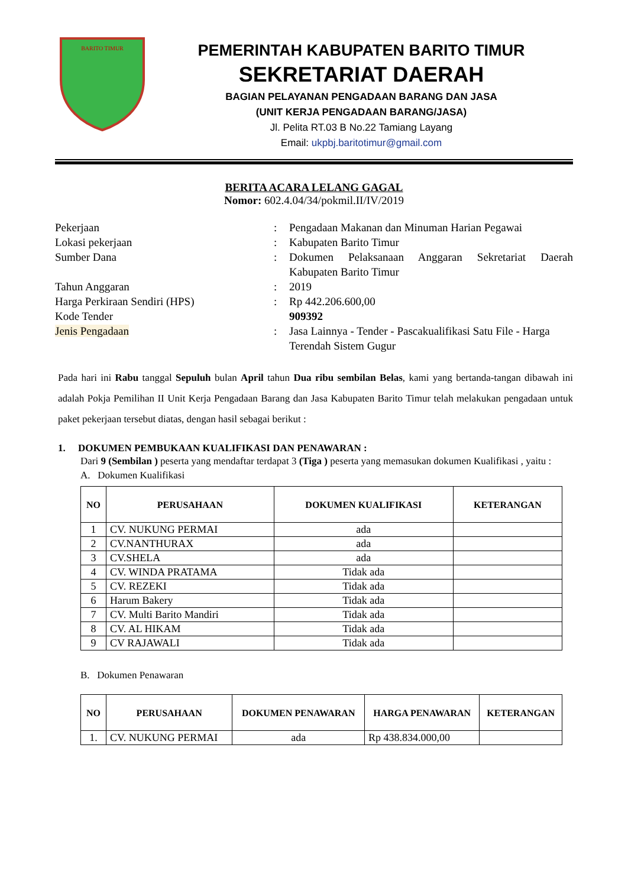BARITO TIMUR
PEMERINTAH KABUPATEN BARITO TIMUR
SEKRETARIAT DAERAH
BAGIAN PELAYANAN PENGADAAN BARANG DAN JASA
(UNIT KERJA PENGADAAN BARANG/JASA)
Jl. Pelita RT.03 B No.22 Tamiang Layang
Email: ukpbj.baritotimur@gmail.com
BERITA ACARA LELANG GAGAL
Nomor: 602.4.04/34/pokmil.II/IV/2019
| Pekerjaan | : | Pengadaan Makanan dan Minuman Harian Pegawai |
| Lokasi pekerjaan | : | Kabupaten Barito Timur |
| Sumber Dana | : | Dokumen Pelaksanaan Anggaran Sekretariat Daerah Kabupaten Barito Timur |
| Tahun Anggaran | : | 2019 |
| Harga Perkiraan Sendiri (HPS) | : | Rp 442.206.600,00 |
| Kode Tender | | 909392 |
| Jenis Pengadaan | : | Jasa Lainnya - Tender - Pascakualifikasi Satu File - Harga Terendah Sistem Gugur |
Pada hari ini Rabu tanggal Sepuluh bulan April tahun Dua ribu sembilan Belas, kami yang bertanda-tangan dibawah ini adalah Pokja Pemilihan II Unit Kerja Pengadaan Barang dan Jasa Kabupaten Barito Timur telah melakukan pengadaan untuk paket pekerjaan tersebut diatas, dengan hasil sebagai berikut :
1. DOKUMEN PEMBUKAAN KUALIFIKASI DAN PENAWARAN :
Dari 9 (Sembilan ) peserta yang mendaftar terdapat 3 (Tiga ) peserta yang memasukan dokumen Kualifikasi , yaitu :
A. Dokumen Kualifikasi
| NO | PERUSAHAAN | DOKUMEN KUALIFIKASI | KETERANGAN |
| --- | --- | --- | --- |
| 1 | CV. NUKUNG PERMAI | ada | |
| 2 | CV.NANTHURAX | ada | |
| 3 | CV.SHELA | ada | |
| 4 | CV. WINDA PRATAMA | Tidak ada | |
| 5 | CV. REZEKI | Tidak ada | |
| 6 | Harum Bakery | Tidak ada | |
| 7 | CV. Multi Barito Mandiri | Tidak ada | |
| 8 | CV. AL HIKAM | Tidak ada | |
| 9 | CV RAJAWALI | Tidak ada | |
B. Dokumen Penawaran
| NO | PERUSAHAAN | DOKUMEN PENAWARAN | HARGA PENAWARAN | KETERANGAN |
| --- | --- | --- | --- | --- |
| 1. | CV. NUKUNG PERMAI | ada | Rp 438.834.000,00 | |